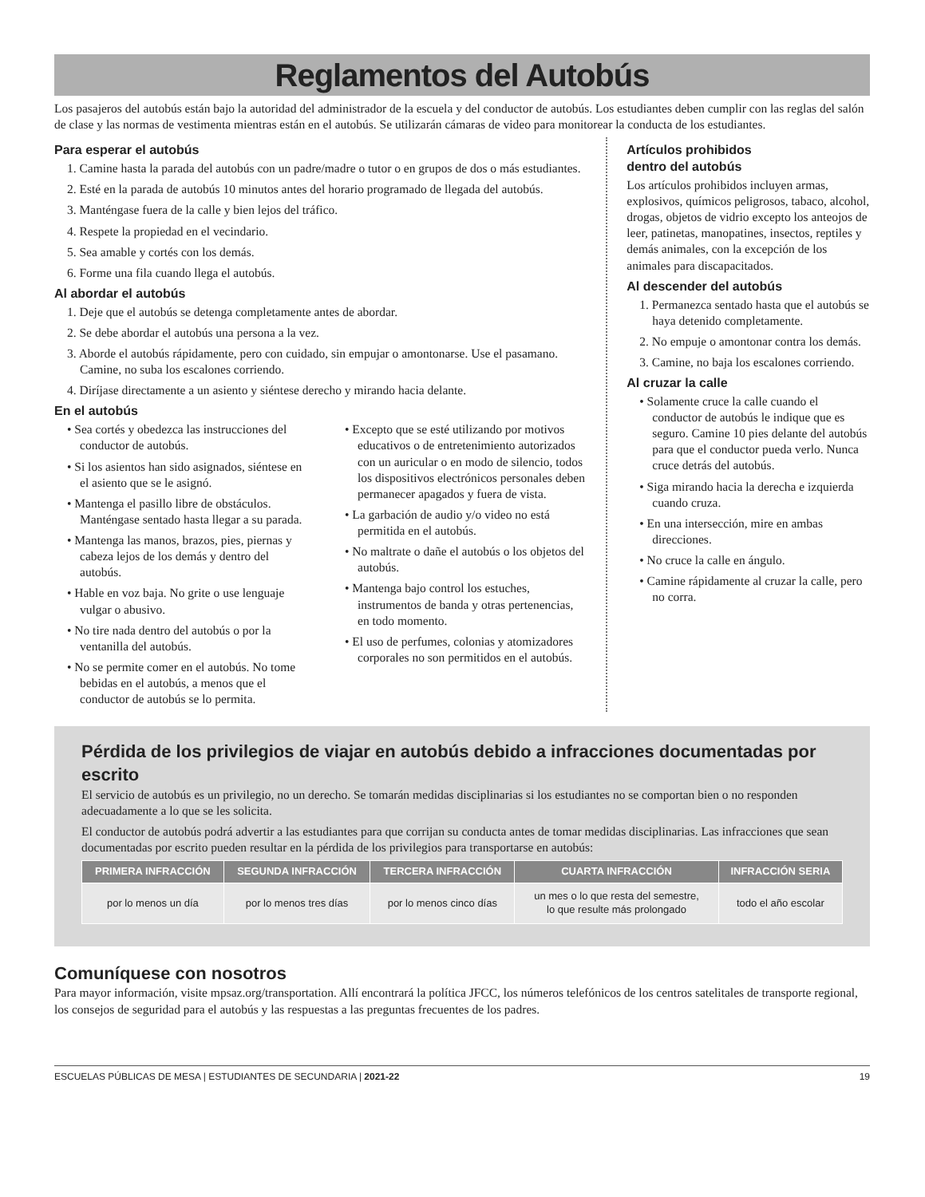Reglamentos del Autobús
Los pasajeros del autobús están bajo la autoridad del administrador de la escuela y del conductor de autobús. Los estudiantes deben cumplir con las reglas del salón de clase y las normas de vestimenta mientras están en el autobús. Se utilizarán cámaras de video para monitorear la conducta de los estudiantes.
Para esperar el autobús
1. Camine hasta la parada del autobús con un padre/madre o tutor o en grupos de dos o más estudiantes.
2. Esté en la parada de autobús 10 minutos antes del horario programado de llegada del autobús.
3. Manténgase fuera de la calle y bien lejos del tráfico.
4. Respete la propiedad en el vecindario.
5. Sea amable y cortés con los demás.
6. Forme una fila cuando llega el autobús.
Al abordar el autobús
1. Deje que el autobús se detenga completamente antes de abordar.
2. Se debe abordar el autobús una persona a la vez.
3. Aborde el autobús rápidamente, pero con cuidado, sin empujar o amontonarse. Use el pasamano. Camine, no suba los escalones corriendo.
4. Diríjase directamente a un asiento y siéntese derecho y mirando hacia delante.
En el autobús
• Sea cortés y obedezca las instrucciones del conductor de autobús.
• Si los asientos han sido asignados, siéntese en el asiento que se le asignó.
• Mantenga el pasillo libre de obstáculos. Manténgase sentado hasta llegar a su parada.
• Mantenga las manos, brazos, pies, piernas y cabeza lejos de los demás y dentro del autobús.
• Hable en voz baja. No grite o use lenguaje vulgar o abusivo.
• No tire nada dentro del autobús o por la ventanilla del autobús.
• No se permite comer en el autobús. No tome bebidas en el autobús, a menos que el conductor de autobús se lo permita.
• Excepto que se esté utilizando por motivos educativos o de entretenimiento autorizados con un auricular o en modo de silencio, todos los dispositivos electrónicos personales deben permanecer apagados y fuera de vista.
• La garbación de audio y/o video no está permitida en el autobús.
• No maltrate o dañe el autobús o los objetos del autobús.
• Mantenga bajo control los estuches, instrumentos de banda y otras pertenencias, en todo momento.
• El uso de perfumes, colonias y atomizadores corporales no son permitidos en el autobús.
Artículos prohibidos
dentro del autobús
Los artículos prohibidos incluyen armas, explosivos, químicos peligrosos, tabaco, alcohol, drogas, objetos de vidrio excepto los anteojos de leer, patinetas, manopatines, insectos, reptiles y demás animales, con la excepción de los animales para discapacitados.
Al descender del autobús
1. Permanezca sentado hasta que el autobús se haya detenido completamente.
2. No empuje o amontonar contra los demás.
3. Camine, no baja los escalones corriendo.
Al cruzar la calle
• Solamente cruce la calle cuando el conductor de autobús le indique que es seguro. Camine 10 pies delante del autobús para que el conductor pueda verlo. Nunca cruce detrás del autobús.
• Siga mirando hacia la derecha e izquierda cuando cruza.
• En una intersección, mire en ambas direcciones.
• No cruce la calle en ángulo.
• Camine rápidamente al cruzar la calle, pero no corra.
Pérdida de los privilegios de viajar en autobús debido a infracciones documentadas por escrito
El servicio de autobús es un privilegio, no un derecho. Se tomarán medidas disciplinarias si los estudiantes no se comportan bien o no responden adecuadamente a lo que se les solicita.
El conductor de autobús podrá advertir a las estudiantes para que corrijan su conducta antes de tomar medidas disciplinarias. Las infracciones que sean documentadas por escrito pueden resultar en la pérdida de los privilegios para transportarse en autobús:
| PRIMERA INFRACCIÓN | SEGUNDA INFRACCIÓN | TERCERA INFRACCIÓN | CUARTA INFRACCIÓN | INFRACCIÓN SERIA |
| --- | --- | --- | --- | --- |
| por lo menos un día | por lo menos tres días | por lo menos cinco días | un mes o lo que resta del semestre, lo que resulte más prolongado | todo el año escolar |
Comuníquese con nosotros
Para mayor información, visite mpsaz.org/transportation. Allí encontrará la política JFCC, los números telefónicos de los centros satelitales de transporte regional, los consejos de seguridad para el autobús y las respuestas a las preguntas frecuentes de los padres.
ESCUELAS PÚBLICAS DE MESA | ESTUDIANTES DE SECUNDARIA | 2021-22 19